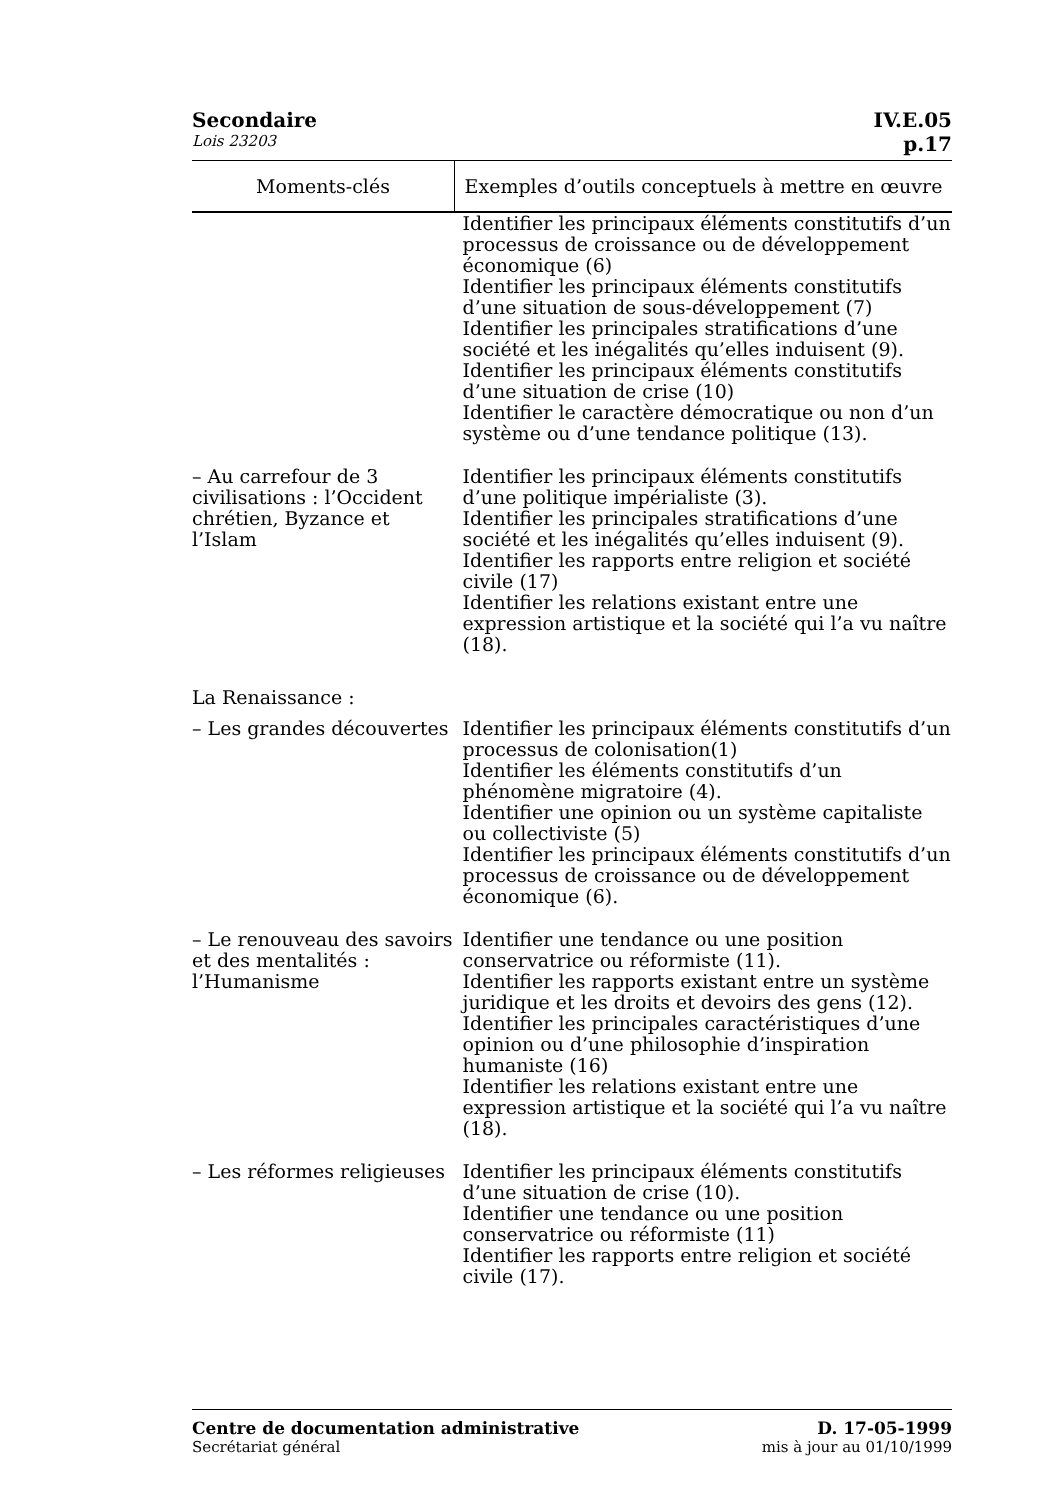Secondaire IV.E.05
Lois 23203 p.17
| Moments-clés | Exemples d’outils conceptuels à mettre en œuvre |
| --- | --- |
| | Identifier les principaux éléments constitutifs d’un processus de croissance ou de développement économique (6) Identifier les principaux éléments constitutifs d’une situation de sous-développement (7) Identifier les principales stratifications d’une société et les inégalités qu’elles induisent (9). Identifier les principaux éléments constitutifs d’une situation de crise (10) Identifier le caractère démocratique ou non d’un système ou d’une tendance politique (13). |
| – Au carrefour de 3 civilisations : l’Occident chrétien, Byzance et l’Islam | Identifier les principaux éléments constitutifs d’une politique impérialiste (3). Identifier les principales stratifications d’une société et les inégalités qu’elles induisent (9). Identifier les rapports entre religion et société civile (17) Identifier les relations existant entre une expression artistique et la société qui l’a vu naître (18). |
| La Renaissance : | |
| – Les grandes découvertes | Identifier les principaux éléments constitutifs d’un processus de colonisation(1) Identifier les éléments constitutifs d’un phénomène migratoire (4). Identifier une opinion ou un système capitaliste ou collectiviste (5) Identifier les principaux éléments constitutifs d’un processus de croissance ou de développement économique (6). |
| – Le renouveau des savoirs et des mentalités : l’Humanisme | Identifier une tendance ou une position conservatrice ou réformiste (11). Identifier les rapports existant entre un système juridique et les droits et devoirs des gens (12). Identifier les principales caractéristiques d’une opinion ou d’une philosophie d’inspiration humaniste (16) Identifier les relations existant entre une expression artistique et la société qui l’a vu naître (18). |
| – Les réformes religieuses | Identifier les principaux éléments constitutifs d’une situation de crise (10). Identifier une tendance ou une position conservatrice ou réformiste (11) Identifier les rapports entre religion et société civile (17). |
Centre de documentation administrative
Secrétariat général
D. 17-05-1999
mis à jour au 01/10/1999